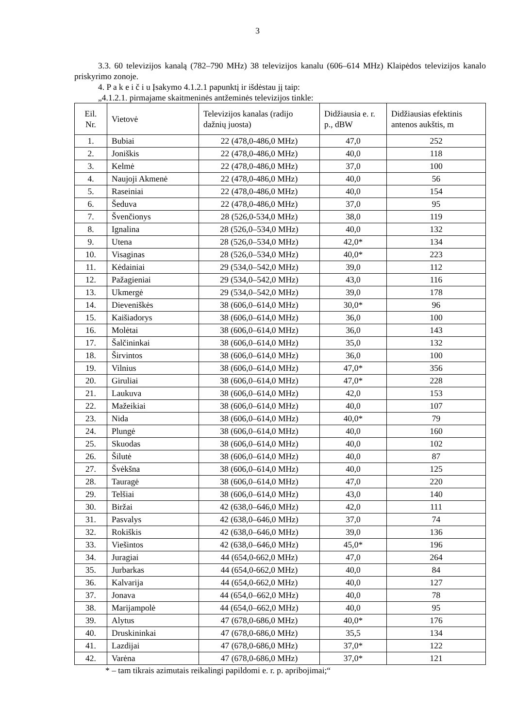3
3.3. 60 televizijos kanalą (782–790 MHz) 38 televizijos kanalu (606–614 MHz) Klaipėdos televizijos kanalo priskyrimo zonoje.
4. P a k e i č i u Įsakymo 4.1.2.1 papunktį ir išdėstau jį taip:
„4.1.2.1. pirmajame skaitmeninės antžeminės televizijos tinkle:
| Eil. Nr. | Vietovė | Televizijos kanalas (radijo dažnių juosta) | Didžiausia e. r. p., dBW | Didžiausias efektinis antenos aukštis, m |
| 1. | Bubiai | 22 (478,0-486,0 MHz) | 47,0 | 252 |
| 2. | Joniškis | 22 (478,0-486,0 MHz) | 40,0 | 118 |
| 3. | Kelmė | 22 (478,0-486,0 MHz) | 37,0 | 100 |
| 4. | Naujoji Akmenė | 22 (478,0-486,0 MHz) | 40,0 | 56 |
| 5. | Raseiniai | 22 (478,0-486,0 MHz) | 40,0 | 154 |
| 6. | Šeduva | 22 (478,0-486,0 MHz) | 37,0 | 95 |
| 7. | Švenčionys | 28 (526,0-534,0 MHz) | 38,0 | 119 |
| 8. | Ignalina | 28 (526,0–534,0 MHz) | 40,0 | 132 |
| 9. | Utena | 28 (526,0–534,0 MHz) | 42,0* | 134 |
| 10. | Visaginas | 28 (526,0–534,0 MHz) | 40,0* | 223 |
| 11. | Kėdainiai | 29 (534,0–542,0 MHz) | 39,0 | 112 |
| 12. | Pažagieniai | 29 (534,0–542,0 MHz) | 43,0 | 116 |
| 13. | Ukmergė | 29 (534,0–542,0 MHz) | 39,0 | 178 |
| 14. | Dieveniškės | 38 (606,0–614,0 MHz) | 30,0* | 96 |
| 15. | Kaišiadorys | 38 (606,0–614,0 MHz) | 36,0 | 100 |
| 16. | Molėtai | 38 (606,0–614,0 MHz) | 36,0 | 143 |
| 17. | Šalčininkai | 38 (606,0–614,0 MHz) | 35,0 | 132 |
| 18. | Širvintos | 38 (606,0–614,0 MHz) | 36,0 | 100 |
| 19. | Vilnius | 38 (606,0–614,0 MHz) | 47,0* | 356 |
| 20. | Giruliai | 38 (606,0–614,0 MHz) | 47,0* | 228 |
| 21. | Laukuva | 38 (606,0–614,0 MHz) | 42,0 | 153 |
| 22. | Mažeikiai | 38 (606,0–614,0 MHz) | 40,0 | 107 |
| 23. | Nida | 38 (606,0–614,0 MHz) | 40,0* | 79 |
| 24. | Plungė | 38 (606,0–614,0 MHz) | 40,0 | 160 |
| 25. | Skuodas | 38 (606,0–614,0 MHz) | 40,0 | 102 |
| 26. | Šilutė | 38 (606,0–614,0 MHz) | 40,0 | 87 |
| 27. | Švėkšna | 38 (606,0–614,0 MHz) | 40,0 | 125 |
| 28. | Tauragė | 38 (606,0–614,0 MHz) | 47,0 | 220 |
| 29. | Telšiai | 38 (606,0–614,0 MHz) | 43,0 | 140 |
| 30. | Biržai | 42 (638,0–646,0 MHz) | 42,0 | 111 |
| 31. | Pasvalys | 42 (638,0–646,0 MHz) | 37,0 | 74 |
| 32. | Rokiškis | 42 (638,0–646,0 MHz) | 39,0 | 136 |
| 33. | Viešintos | 42 (638,0–646,0 MHz) | 45,0* | 196 |
| 34. | Juragiai | 44 (654,0-662,0 MHz) | 47,0 | 264 |
| 35. | Jurbarkas | 44 (654,0-662,0 MHz) | 40,0 | 84 |
| 36. | Kalvarija | 44 (654,0-662,0 MHz) | 40,0 | 127 |
| 37. | Jonava | 44 (654,0–662,0 MHz) | 40,0 | 78 |
| 38. | Marijampolė | 44 (654,0–662,0 MHz) | 40,0 | 95 |
| 39. | Alytus | 47 (678,0-686,0 MHz) | 40,0* | 176 |
| 40. | Druskininkai | 47 (678,0-686,0 MHz) | 35,5 | 134 |
| 41. | Lazdijai | 47 (678,0-686,0 MHz) | 37,0* | 122 |
| 42. | Varėna | 47 (678,0-686,0 MHz) | 37,0* | 121 |
* – tam tikrais azimutais reikalingi papildomi e. r. p. apribojimai;“